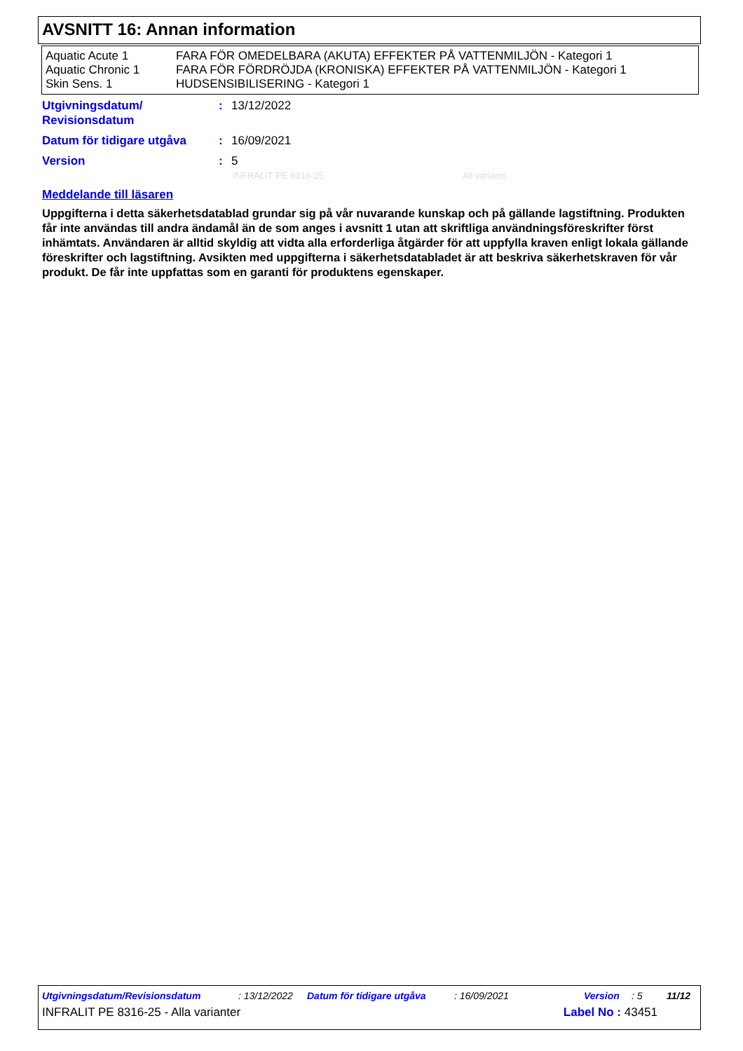AVSNITT 16: Annan information
| Aquatic Acute 1 | FARA FÖR OMEDELBARA (AKUTA) EFFEKTER PÅ VATTENMILJÖN - Kategori 1 |
| Aquatic Chronic 1 | FARA FÖR FÖRDRÖJDA (KRONISKA) EFFEKTER PÅ VATTENMILJÖN - Kategori 1 |
| Skin Sens. 1 | HUDSENSIBILISERING - Kategori 1 |
| Utgivningsdatum/ Revisionsdatum | : | 13/12/2022 |
| Datum för tidigare utgåva | : | 16/09/2021 |
| Version | : | 5 |
INFRALIT PE 8316-25 All variants
Meddelande till läsaren
Uppgifterna i detta säkerhetsdatablad grundar sig på vår nuvarande kunskap och på gällande lagstiftning. Produkten får inte användas till andra ändamål än de som anges i avsnitt 1 utan att skriftliga användningsföreskrifter först inhämtats. Användaren är alltid skyldig att vidta alla erforderliga åtgärder för att uppfylla kraven enligt lokala gällande föreskrifter och lagstiftning. Avsikten med uppgifterna i säkerhetsdatabladet är att beskriva säkerhetskraven för vår produkt. De får inte uppfattas som en garanti för produktens egenskaper.
Utgivningsdatum/Revisionsdatum: 13/12/2022 Datum för tidigare utgåva: 16/09/2021 Version: 5 11/12
INFRALIT PE 8316-25 - Alla varianter Label No : 43451